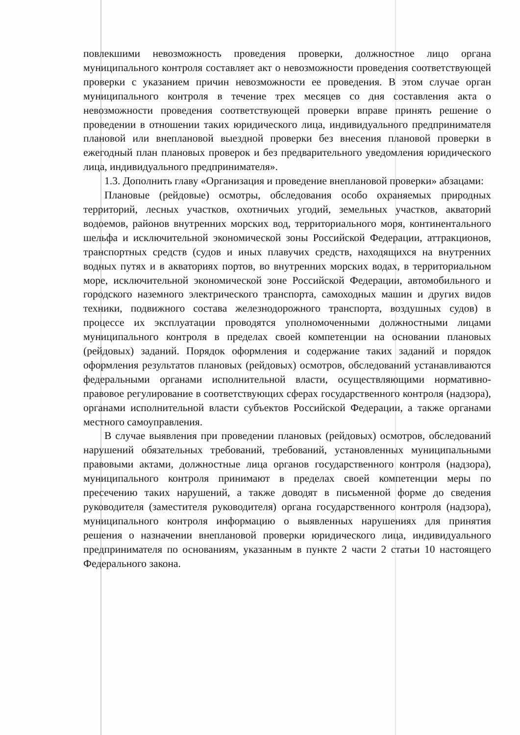повлекшими невозможность проведения проверки, должностное лицо органа муниципального контроля составляет акт о невозможности проведения соответствующей проверки с указанием причин невозможности ее проведения. В этом случае орган муниципального контроля в течение трех месяцев со дня составления акта о невозможности проведения соответствующей проверки вправе принять решение о проведении в отношении таких юридического лица, индивидуального предпринимателя плановой или внеплановой выездной проверки без внесения плановой проверки в ежегодный план плановых проверок и без предварительного уведомления юридического лица, индивидуального предпринимателя».
1.3. Дополнить главу «Организация и проведение внеплановой проверки» абзацами:
Плановые (рейдовые) осмотры, обследования особо охраняемых природных территорий, лесных участков, охотничьих угодий, земельных участков, акваторий водоемов, районов внутренних морских вод, территориального моря, континентального шельфа и исключительной экономической зоны Российской Федерации, аттракционов, транспортных средств (судов и иных плавучих средств, находящихся на внутренних водных путях и в акваториях портов, во внутренних морских водах, в территориальном море, исключительной экономической зоне Российской Федерации, автомобильного и городского наземного электрического транспорта, самоходных машин и других видов техники, подвижного состава железнодорожного транспорта, воздушных судов) в процессе их эксплуатации проводятся уполномоченными должностными лицами муниципального контроля в пределах своей компетенции на основании плановых (рейдовых) заданий. Порядок оформления и содержание таких заданий и порядок оформления результатов плановых (рейдовых) осмотров, обследований устанавливаются федеральными органами исполнительной власти, осуществляющими нормативно-правовое регулирование в соответствующих сферах государственного контроля (надзора), органами исполнительной власти субъектов Российской Федерации, а также органами местного самоуправления.
В случае выявления при проведении плановых (рейдовых) осмотров, обследований нарушений обязательных требований, требований, установленных муниципальными правовыми актами, должностные лица органов государственного контроля (надзора), муниципального контроля принимают в пределах своей компетенции меры по пресечению таких нарушений, а также доводят в письменной форме до сведения руководителя (заместителя руководителя) органа государственного контроля (надзора), муниципального контроля информацию о выявленных нарушениях для принятия решения о назначении внеплановой проверки юридического лица, индивидуального предпринимателя по основаниям, указанным в пункте 2 части 2 статьи 10 настоящего Федерального закона.